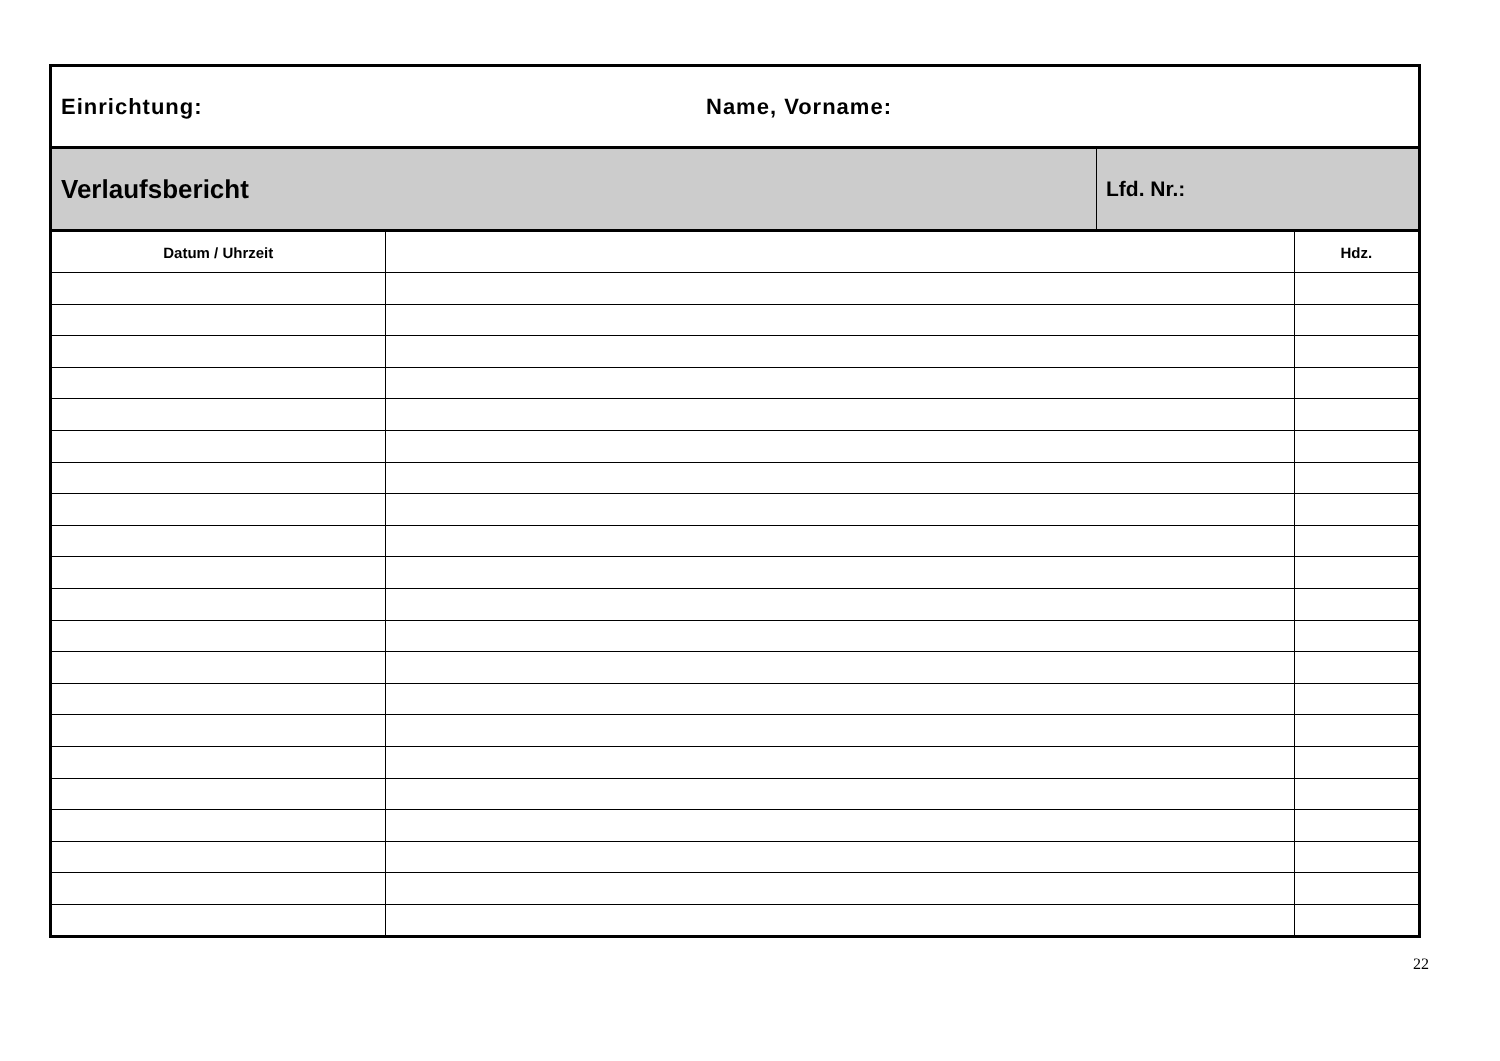Einrichtung: Name, Vorname:
Verlaufsbericht
Lfd. Nr.:
| Datum / Uhrzeit | | Hdz. |
| --- | --- | --- |
22